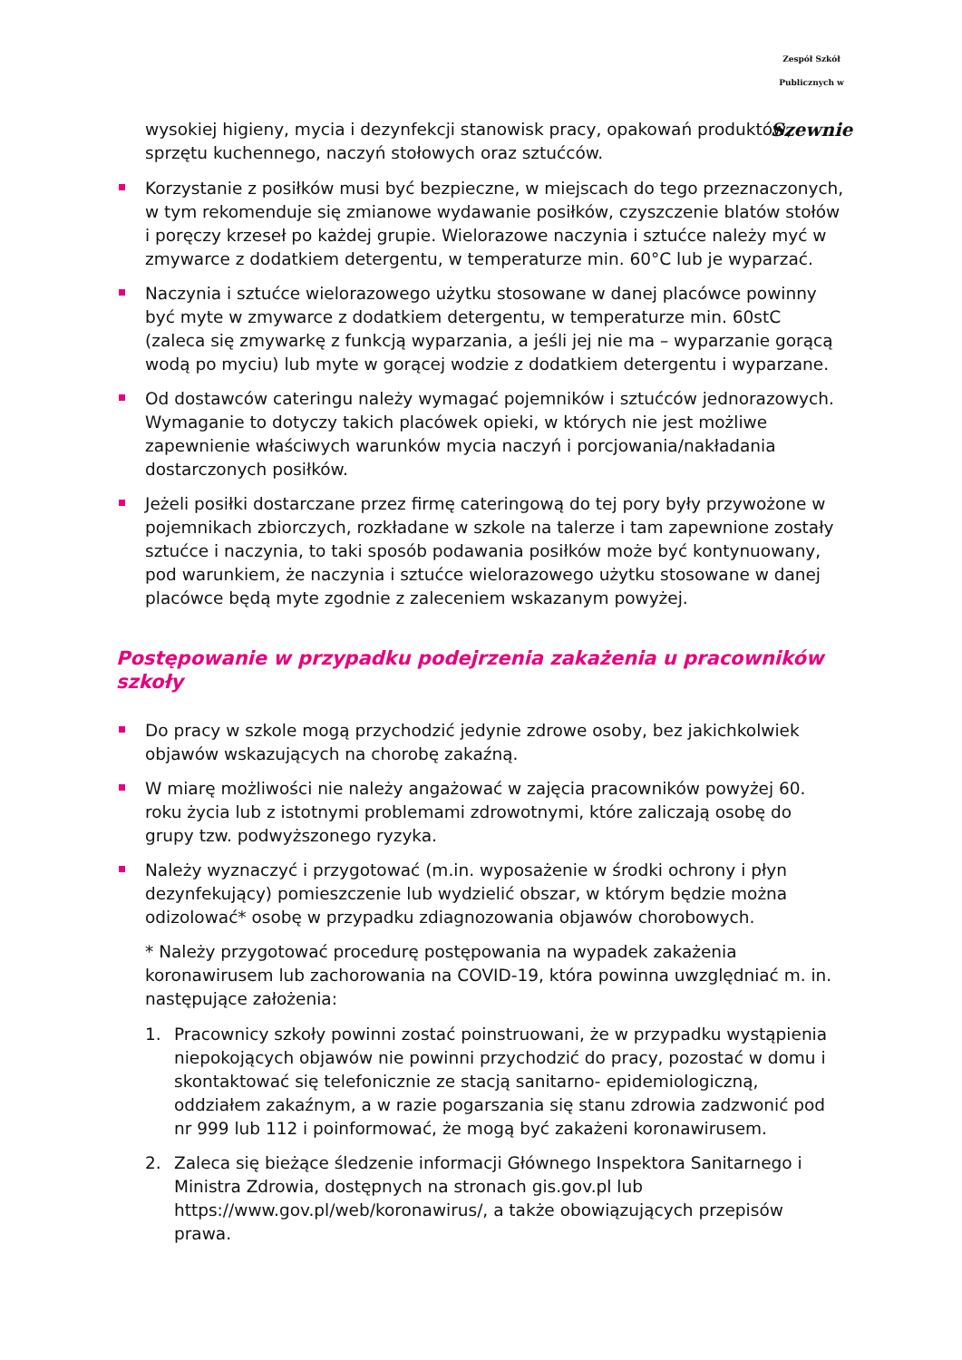Zespół Szkół Publicznych w
Szewnie
wysokiej higieny, mycia i dezynfekcji stanowisk pracy, opakowań produktów, sprzętu kuchennego, naczyń stołowych oraz sztućców.
Korzystanie z posiłków musi być bezpieczne, w miejscach do tego przeznaczonych, w tym rekomenduje się zmianowe wydawanie posiłków, czyszczenie blatów stołów i poręczy krzeseł po każdej grupie. Wielorazowe naczynia i sztućce należy myć w zmywarce z dodatkiem detergentu, w temperaturze min. 60°C lub je wyparzać.
Naczynia i sztućce wielorazowego użytku stosowane w danej placówce powinny być myte w zmywarce z dodatkiem detergentu, w temperaturze min. 60stC (zaleca się zmywarkę z funkcją wyparzania, a jeśli jej nie ma – wyparzanie gorącą wodą po myciu) lub myte w gorącej wodzie z dodatkiem detergentu i wyparzane.
Od dostawców cateringu należy wymagać pojemników i sztućców jednorazowych. Wymaganie to dotyczy takich placówek opieki, w których nie jest możliwe zapewnienie właściwych warunków mycia naczyń i porcjowania/nakładania dostarczonych posiłków.
Jeżeli posiłki dostarczane przez firmę cateringową do tej pory były przywożone w pojemnikach zbiorczych, rozkładane w szkole na talerze i tam zapewnione zostały sztućce i naczynia, to taki sposób podawania posiłków może być kontynuowany, pod warunkiem, że naczynia i sztućce wielorazowego użytku stosowane w danej placówce będą myte zgodnie z zaleceniem wskazanym powyżej.
Postępowanie w przypadku podejrzenia zakażenia u pracowników szkoły
Do pracy w szkole mogą przychodzić jedynie zdrowe osoby, bez jakichkolwiek objawów wskazujących na chorobę zakaźną.
W miarę możliwości nie należy angażować w zajęcia pracowników powyżej 60. roku życia lub z istotnymi problemami zdrowotnymi, które zaliczają osobę do grupy tzw. podwyższonego ryzyka.
Należy wyznaczyć i przygotować (m.in. wyposażenie w środki ochrony i płyn dezynfekujący) pomieszczenie lub wydzielić obszar, w którym będzie można odizolować* osobę w przypadku zdiagnozowania objawów chorobowych.
* Należy przygotować procedurę postępowania na wypadek zakażenia koronawirusem lub zachorowania na COVID-19, która powinna uwzględniać m. in. następujące założenia:
1. Pracownicy szkoły powinni zostać poinstruowani, że w przypadku wystąpienia niepokojących objawów nie powinni przychodzić do pracy, pozostać w domu i skontaktować się telefonicznie ze stacją sanitarno- epidemiologiczną, oddziałem zakaźnym, a w razie pogarszania się stanu zdrowia zadzwonić pod nr 999 lub 112 i poinformować, że mogą być zakażeni koronawirusem.
2. Zaleca się bieżące śledzenie informacji Głównego Inspektora Sanitarnego i Ministra Zdrowia, dostępnych na stronach gis.gov.pl lub https://www.gov.pl/web/koronawirus/, a także obowiązujących przepisów prawa.